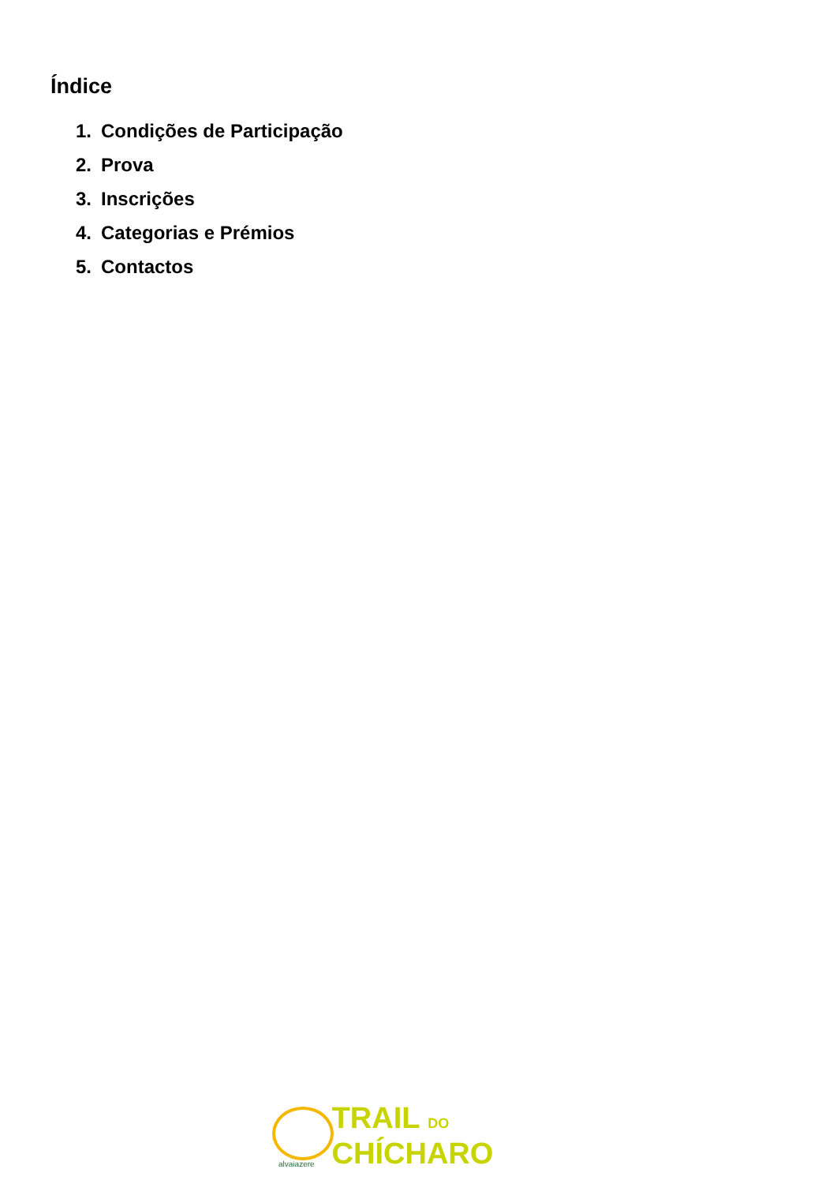Índice
1. Condições de Participação
2. Prova
3. Inscrições
4. Categorias e Prémios
5. Contactos
alvaiazere
TRAIL DO
CHÍCHARO